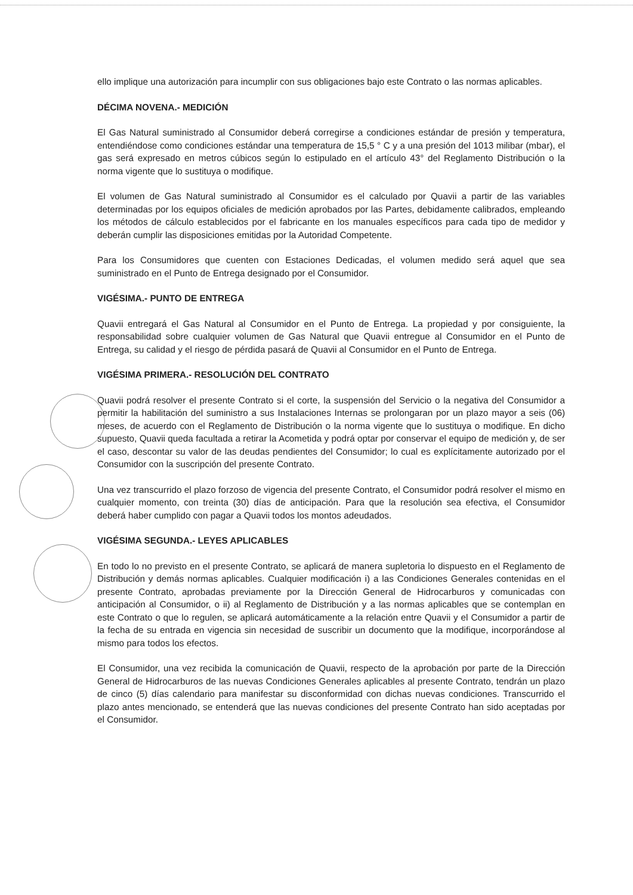ello implique una autorización para incumplir con sus obligaciones bajo este Contrato o las normas aplicables.
DÉCIMA NOVENA.- MEDICIÓN
El Gas Natural suministrado al Consumidor deberá corregirse a condiciones estándar de presión y temperatura, entendiéndose como condiciones estándar una temperatura de 15,5 ° C y a una presión del 1013 milibar (mbar), el gas será expresado en metros cúbicos según lo estipulado en el artículo 43° del Reglamento Distribución o la norma vigente que lo sustituya o modifique.
El volumen de Gas Natural suministrado al Consumidor es el calculado por Quavii a partir de las variables determinadas por los equipos oficiales de medición aprobados por las Partes, debidamente calibrados, empleando los métodos de cálculo establecidos por el fabricante en los manuales específicos para cada tipo de medidor y deberán cumplir las disposiciones emitidas por la Autoridad Competente.
Para los Consumidores que cuenten con Estaciones Dedicadas, el volumen medido será aquel que sea suministrado en el Punto de Entrega designado por el Consumidor.
VIGÉSIMA.- PUNTO DE ENTREGA
Quavii entregará el Gas Natural al Consumidor en el Punto de Entrega. La propiedad y por consiguiente, la responsabilidad sobre cualquier volumen de Gas Natural que Quavii entregue al Consumidor en el Punto de Entrega, su calidad y el riesgo de pérdida pasará de Quavii al Consumidor en el Punto de Entrega.
VIGÉSIMA PRIMERA.- RESOLUCIÓN DEL CONTRATO
Quavii podrá resolver el presente Contrato si el corte, la suspensión del Servicio o la negativa del Consumidor a permitir la habilitación del suministro a sus Instalaciones Internas se prolongaran por un plazo mayor a seis (06) meses, de acuerdo con el Reglamento de Distribución o la norma vigente que lo sustituya o modifique. En dicho supuesto, Quavii queda facultada a retirar la Acometida y podrá optar por conservar el equipo de medición y, de ser el caso, descontar su valor de las deudas pendientes del Consumidor; lo cual es explícitamente autorizado por el Consumidor con la suscripción del presente Contrato.
Una vez transcurrido el plazo forzoso de vigencia del presente Contrato, el Consumidor podrá resolver el mismo en cualquier momento, con treinta (30) días de anticipación. Para que la resolución sea efectiva, el Consumidor deberá haber cumplido con pagar a Quavii todos los montos adeudados.
VIGÉSIMA SEGUNDA.- LEYES APLICABLES
En todo lo no previsto en el presente Contrato, se aplicará de manera supletoria lo dispuesto en el Reglamento de Distribución y demás normas aplicables. Cualquier modificación i) a las Condiciones Generales contenidas en el presente Contrato, aprobadas previamente por la Dirección General de Hidrocarburos y comunicadas con anticipación al Consumidor, o ii) al Reglamento de Distribución y a las normas aplicables que se contemplan en este Contrato o que lo regulen, se aplicará automáticamente a la relación entre Quavii y el Consumidor a partir de la fecha de su entrada en vigencia sin necesidad de suscribir un documento que la modifique, incorporándose al mismo para todos los efectos.
El Consumidor, una vez recibida la comunicación de Quavii, respecto de la aprobación por parte de la Dirección General de Hidrocarburos de las nuevas Condiciones Generales aplicables al presente Contrato, tendrán un plazo de cinco (5) días calendario para manifestar su disconformidad con dichas nuevas condiciones. Transcurrido el plazo antes mencionado, se entenderá que las nuevas condiciones del presente Contrato han sido aceptadas por el Consumidor.